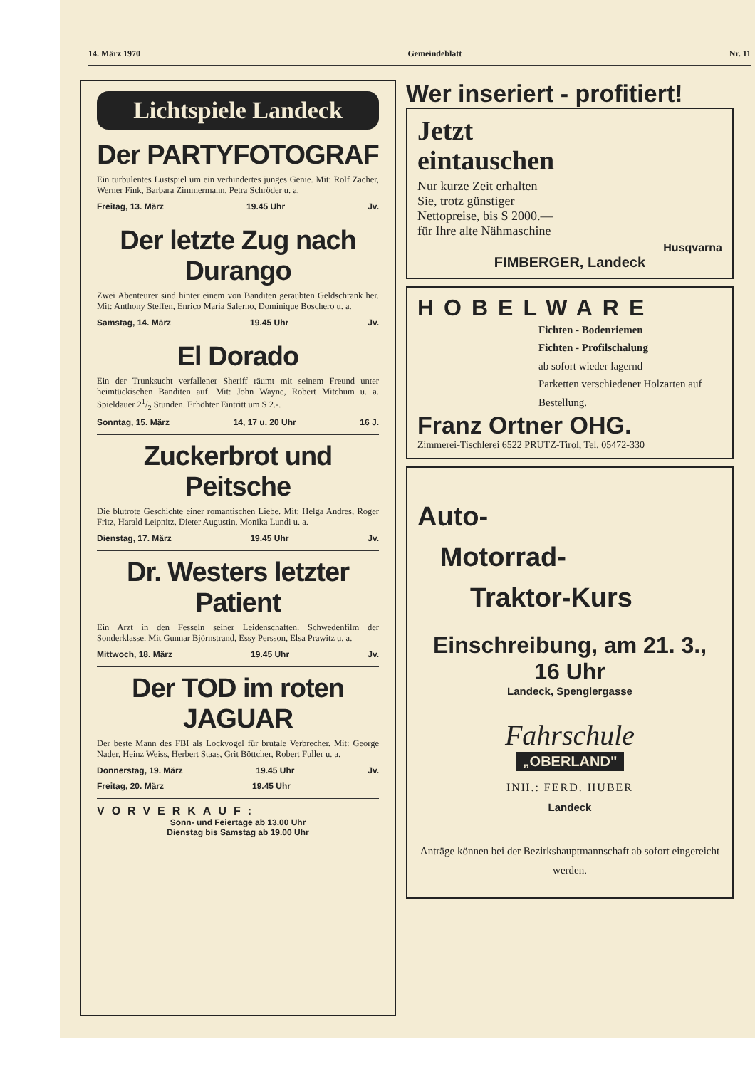14. März 1970 Gemeindeblatt Nr. 11
Lichtspiele Landeck
Der PARTYFOTOGRAF
Ein turbulentes Lustspiel um ein verhindertes junges Genie. Mit: Rolf Zacher, Werner Fink, Barbara Zimmermann, Petra Schröder u. a.
Freitag, 13. März 19.45 Uhr Jv.
Der letzte Zug nach Durango
Zwei Abenteurer sind hinter einem von Banditen geraubten Geldschrank her. Mit: Anthony Steffen, Enrico Maria Salerno, Dominique Boschero u. a.
Samstag, 14. März 19.45 Uhr Jv.
El Dorado
Ein der Trunksucht verfallener Sheriff räumt mit seinem Freund unter heimtückischen Banditen auf. Mit: John Wayne, Robert Mitchum u. a. Spieldauer 21/2 Stunden. Erhöhter Eintritt um S 2.-.
Sonntag, 15. März 14, 17 u. 20 Uhr 16 J.
Zuckerbrot und Peitsche
Die blutrote Geschichte einer romantischen Liebe. Mit: Helga Andres, Roger Fritz, Harald Leipnitz, Dieter Augustin, Monika Lundi u. a.
Dienstag, 17. März 19.45 Uhr Jv.
Dr. Westers letzter Patient
Ein Arzt in den Fesseln seiner Leidenschaften. Schwedenfilm der Sonderklasse. Mit Gunnar Björnstrand, Essy Persson, Elsa Prawitz u. a.
Mittwoch, 18. März 19.45 Uhr Jv.
Der TOD im roten JAGUAR
Der beste Mann des FBI als Lockvogel für brutale Verbrecher. Mit: George Nader, Heinz Weiss, Herbert Staas, Grit Böttcher, Robert Fuller u. a.
Donnerstag, 19. März 19.45 Uhr Jv.
Freitag, 20. März 19.45 Uhr
VORVERKAUF:
Sonn- und Feiertage ab 13.00 Uhr
Dienstag bis Samstag ab 19.00 Uhr
Wer inseriert - profitiert!
Jetzt
eintauschen
Nur kurze Zeit erhalten Sie, trotz günstiger Nettopreise, bis S 2000.— für Ihre alte Nähmaschine
Husqvarna
FIMBERGER, Landeck
HOBELWARE
Fichten - Bodenriemen
Fichten - Profilschalung
ab sofort wieder lagernd
Parketten verschiedener Holzarten auf Bestellung.
Franz Ortner OHG.
Zimmerei-Tischlerei 6522 PRUTZ-Tirol, Tel. 05472-330
Auto-
Motorrad-
Traktor-Kurs
Einschreibung, am 21. 3., 16 Uhr
Landeck, Spenglergasse
Fahrschule
„OBERLAND"
INH.: FERD. HUBER
Landeck
Anträge können bei der Bezirkshauptmannschaft ab sofort eingereicht werden.